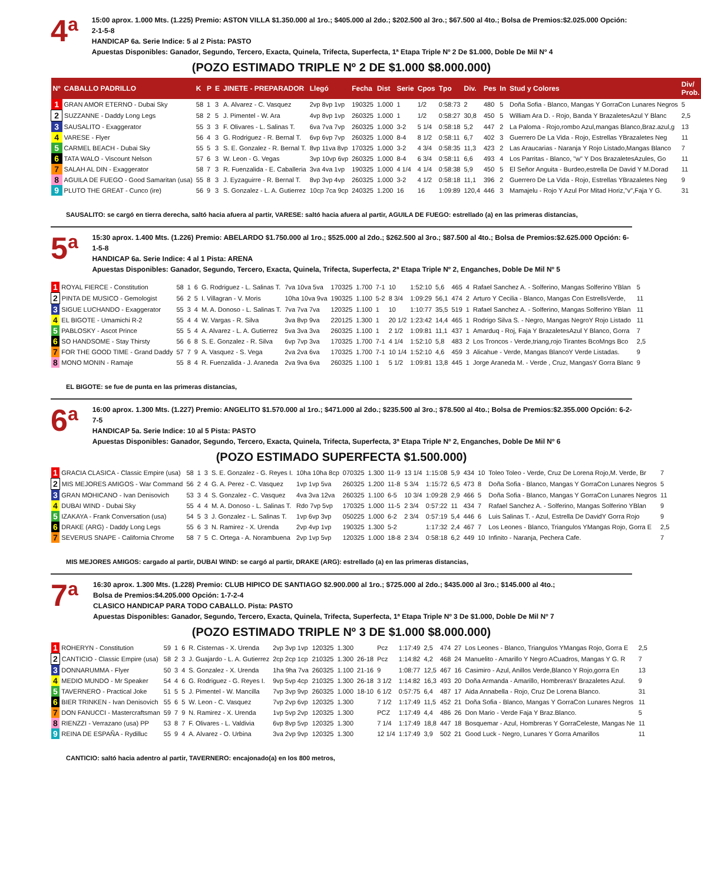4<sup>a</sup>
15:00 aprox. 1.000 Mts. (1.225) Premio: ASTON VILLA $1.350.000 al 1ro.; $405.000 al 2do.; $202.500 al 3ro.; $67.500 al 4to.; Bolsa de Premios:$2.025.000 Opción: 2-1-5-8
HANDICAP 6a. Serie Indice: 5 al 2 Pista: PASTO
Apuestas Disponibles: Ganador, Segundo, Tercero, Exacta, Quinela, Trifecta, Superfecta, 1ª Etapa Triple Nº 2 De $1.000, Doble De Mil Nº 4
(POZO ESTIMADO TRIPLE Nº 2 DE $1.000 $8.000.000)
| Nº | CABALLO PADRILLO | K | P | E | JINETE - PREPARADOR | Llegó | Fecha | Dist | Serie | Cpos | Tpo | Div. | Pes | In | Stud y Colores | Div/ Prob. |
| --- | --- | --- | --- | --- | --- | --- | --- | --- | --- | --- | --- | --- | --- | --- | --- | --- |
| 1 | GRAN AMOR ETERNO - Dubai Sky | 58 | 1 | 3 | A. Alvarez - C. Vasquez | 2vp 8vp 1vp | 190325 | 1.000 | 1 | 1/2 | 0:58:73 | 2 | 480 | 5 | Doña Sofia - Blanco, Mangas Y GorraCon Lunares Negros | 5 |
| 2 | SUZZANNE - Daddy Long Legs | 58 | 2 | 5 | J. Pimentel - W. Ara | 4vp 8vp 1vp | 260325 | 1.000 | 1 | 1/2 | 0:58:27 | 30,8 | 450 | 5 | William Ara D. - Rojo, Banda Y BrazaletesAzul Y Blanc | 2,5 |
| 3 | SAUSALITO - Exaggerator | 55 | 3 | 3 | F. Olivares - L. Salinas T. | 6va 7va 7vp | 260325 | 1.000 | 3-2 | 5 1/4 | 0:58:18 | 5,2 | 447 | 2 | La Paloma - Rojo,rombo Azul,mangas Blanco,Braz.azul,g | 13 |
| 4 | VARESE - Flyer | 56 | 4 | 3 | G. Rodriguez - R. Bernal T. | 6vp 6vp 7vp | 260325 | 1.000 | 8-4 | 8 1/2 | 0:58:11 | 6,7 | 402 | 3 | Guerrero De La Vida - Rojo, Estrellas YBrazaletes Neg | 11 |
| 5 | CARMEL BEACH - Dubai Sky | 55 | 5 | 3 | S. E. Gonzalez - R. Bernal T. | 8vp 11va 8vp | 170325 | 1.000 | 3-2 | 4 3/4 | 0:58:35 | 11,3 | 423 | 2 | Las Araucarias - Naranja Y Rojo Listado,Mangas Blanco | 7 |
| 6 | TATA WALO - Viscount Nelson | 57 | 6 | 3 | W. Leon - G. Vegas | 3vp 10vp 6vp | 260325 | 1.000 | 8-4 | 6 3/4 | 0:58:11 | 6,6 | 493 | 4 | Los Parritas - Blanco, "w" Y Dos BrazaletesAzules, Go | 11 |
| 7 | SALAH AL DIN - Exaggerator | 58 | 7 | 3 | R. Fuenzalida - E. Caballeria | 3va 4va 1vp | 190325 | 1.000 | 4 1/4 | 4 1/4 | 0:58:38 | 5,9 | 450 | 5 | El Señor Anguita - Burdeo,estrella De David Y M.Dorad | 11 |
| 8 | AGUILA DE FUEGO - Good Samaritan (usa) | 55 | 8 | 3 | J. Eyzaguirre - R. Bernal T. | 8vp 3vp 4vp | 260325 | 1.000 | 3-2 | 4 1/2 | 0:58:18 | 11,1 | 396 | 2 | Guerrero De La Vida - Rojo, Estrellas YBrazaletes Neg | 9 |
| 9 | PLUTO THE GREAT - Cunco (ire) | 56 | 9 | 3 | S. Gonzalez - L. A. Gutierrez | 10cp 7ca 9cp | 240325 | 1.200 | 16 | 16 | 1:09:89 | 120,4 | 446 | 3 | Mamajelu - Rojo Y Azul Por Mitad Horiz,"v",Faja Y G. | 31 |
SAUSALITO: se cargó en tierra derecha, saltó hacia afuera al partir, VARESE: saltó hacia afuera al partir, AGUILA DE FUEGO: estrellado (a) en las primeras distancias,
5<sup>a</sup>
15:30 aprox. 1.400 Mts. (1.226) Premio: ABELARDO $1.750.000 al 1ro.; $525.000 al 2do.; $262.500 al 3ro.; $87.500 al 4to.; Bolsa de Premios:$2.625.000 Opción: 6-1-5-8
HANDICAP 6a. Serie Indice: 4 al 1 Pista: ARENA
Apuestas Disponibles: Ganador, Segundo, Tercero, Exacta, Quinela, Trifecta, Superfecta, 2ª Etapa Triple Nº 2, Enganches, Doble De Mil Nº 5
| 1 | ROYAL FIERCE - Constitution | 58 | 1 | 6 | G. Rodriguez - L. Salinas T. | 7va 10va 5va | 170325 | 1.700 | 7-1 | 10 | 1:52:10 | 5,6 | 465 | 4 | Rafael Sanchez A. - Solferino, Mangas Solferino YBlan | 5 |
| 2 | PINTA DE MUSICO - Gemologist | 56 | 2 | 5 | I. Villagran - V. Moris | 10ha 10va 9va | 190325 | 1.100 | 5-2 | 8 3/4 | 1:09:29 | 56,1 | 474 | 2 | Arturo Y Cecilia - Blanco, Mangas Con EstrellsVerde, | 11 |
| 3 | SIGUE LUCHANDO - Exaggerator | 55 | 3 | 4 | M. A. Donoso - L. Salinas T. | 7va 7va 7va | 120325 | 1.100 | 1 | 10 | 1:10:77 | 35,5 | 519 | 1 | Rafael Sanchez A. - Solferino, Mangas Solferino YBlan | 11 |
| 4 | EL BIGOTE - Umamichi R-2 | 55 | 4 | 4 | W. Vargas - R. Silva | 3va 8vp 9va | 220125 | 1.300 | 1 | 20 1/2 | 1:23:42 | 14,4 | 465 | 1 | Rodrigo Silva S. - Negro, Mangas NegroY Rojo Listado | 11 |
| 5 | PABLOSKY - Ascot Prince | 55 | 5 | 4 | A. Alvarez - L. A. Gutierrez | 5va 3va 3va | 260325 | 1.100 | 1 | 2 1/2 | 1:09:81 | 11,1 | 437 | 1 | Amarduq - Roj, Faja Y BrazaletesAzul Y Blanco, Gorra | 7 |
| 6 | SO HANDSOME - Stay Thirsty | 56 | 6 | 8 | S. E. Gonzalez - R. Silva | 6vp 7vp 3va | 170325 | 1.700 | 7-1 | 4 1/4 | 1:52:10 | 5,8 | 483 | 2 | Los Troncos - Verde,triang,rojo Tirantes BcoMngs Bco | 2,5 |
| 7 | FOR THE GOOD TIME - Grand Daddy | 57 | 7 | 9 | A. Vasquez - S. Vega | 2va 2va 6va | 170325 | 1.700 | 7-1 | 10 1/4 | 1:52:10 | 4,6 | 459 | 3 | Alicahue - Verde, Mangas BlancoY Verde Listadas. | 9 |
| 8 | MONO MONIN - Ramaje | 55 | 8 | 4 | R. Fuenzalida - J. Araneda | 2va 9va 6va | 260325 | 1.100 | 1 | 5 1/2 | 1:09:81 | 13,8 | 445 | 1 | Jorge Araneda M. - Verde , Cruz, MangasY Gorra Blanc | 9 |
EL BIGOTE: se fue de punta en las primeras distancias,
6<sup>a</sup>
16:00 aprox. 1.300 Mts. (1.227) Premio: ANGELITO $1.570.000 al 1ro.; $471.000 al 2do.; $235.500 al 3ro.; $78.500 al 4to.; Bolsa de Premios:$2.355.000 Opción: 6-2-7-5
HANDICAP 5a. Serie Indice: 10 al 5 Pista: PASTO
Apuestas Disponibles: Ganador, Segundo, Tercero, Exacta, Quinela, Trifecta, Superfecta, 3ª Etapa Triple Nº 2, Enganches, Doble De Mil Nº 6
(POZO ESTIMADO SUPERFECTA $1.500.000)
| 1 | GRACIA CLASICA - Classic Empire (usa) | 58 | 1 | 3 | S. E. Gonzalez - G. Reyes I. | 10ha 10ha 8cp | 070325 | 1.300 | 11-9 | 13 1/4 | 1:15:08 | 5,9 | 434 | 10 | Toleo Toleo - Verde, Cruz De Lorena Rojo,M. Verde, Br | 7 |
| 2 | MIS MEJORES AMIGOS - War Command | 56 | 2 | 4 | G. A. Perez - C. Vasquez | 1vp 1vp 5va | 260325 | 1.200 | 11-8 | 5 3/4 | 1:15:72 | 6,5 | 473 | 8 | Doña Sofia - Blanco, Mangas Y GorraCon Lunares Negros | 5 |
| 3 | GRAN MOHICANO - Ivan Denisovich | 53 | 3 | 4 | S. Gonzalez - C. Vasquez | 4va 3va 12va | 260325 | 1.100 | 6-5 | 10 3/4 | 1:09:28 | 2,9 | 466 | 5 | Doña Sofia - Blanco, Mangas Y GorraCon Lunares Negros | 11 |
| 4 | DUBAI WIND - Dubai Sky | 55 | 4 | 4 | M. A. Donoso - L. Salinas T. | Rdo 7vp 5vp | 170325 | 1.000 | 11-5 | 2 3/4 | 0:57:22 | 11 | 434 | 7 | Rafael Sanchez A. - Solferino, Mangas Solferino YBlan | 9 |
| 5 | IZAKAYA - Frank Conversation (usa) | 54 | 5 | 3 | J. Gonzalez - L. Salinas T. | 1vp 6vp 3vp | 050225 | 1.000 | 6-2 | 2 3/4 | 0:57:19 | 5,4 | 446 | 6 | Luis Salinas T. - Azul, Estrella De DavidY Gorra Rojo | 9 |
| 6 | DRAKE (ARG) - Daddy Long Legs | 55 | 6 | 3 | N. Ramirez - X. Urenda | 2vp 4vp 1vp | 190325 | 1.300 | 5-2 | | 1:17:32 | 2,4 | 467 | 7 | Los Leones - Blanco, Triangulos YMangas Rojo, Gorra E | 2,5 |
| 7 | SEVERUS SNAPE - California Chrome | 58 | 7 | 5 | C. Ortega - A. Norambuena | 2vp 1vp 5vp | 120325 | 1.000 | 18-8 | 2 3/4 | 0:58:18 | 6,2 | 449 | 10 | Infinito - Naranja, Pechera Cafe. | 7 |
MIS MEJORES AMIGOS: cargado al partir, DUBAI WIND: se cargó al partir, DRAKE (ARG): estrellado (a) en las primeras distancias,
7<sup>a</sup>
16:30 aprox. 1.300 Mts. (1.228) Premio: CLUB HIPICO DE SANTIAGO $2.900.000 al 1ro.; $725.000 al 2do.; $435.000 al 3ro.; $145.000 al 4to.;
Bolsa de Premios:$4.205.000 Opción: 1-7-2-4
CLASICO HANDICAP PARA TODO CABALLO. Pista: PASTO
Apuestas Disponibles: Ganador, Segundo, Tercero, Exacta, Quinela, Trifecta, Superfecta, 1ª Etapa Triple Nº 3 De $1.000, Doble De Mil Nº 7
(POZO ESTIMADO TRIPLE Nº 3 DE $1.000 $8.000.000)
| 1 | ROHERYN - Constitution | 59 | 1 | 6 | R. Cisternas - X. Urenda | 2vp 3vp 1vp | 120325 | 1.300 | | Pcz | 1:17:49 | 2,5 | 474 | 27 | Los Leones - Blanco, Triangulos YMangas Rojo, Gorra E | 2,5 |
| 2 | CANTICIO - Classic Empire (usa) | 58 | 2 | 3 | J. Guajardo - L. A. Gutierrez | 2cp 2cp 1cp | 210325 | 1.300 | 26-18 | Pcz | 1:14:82 | 4,2 | 468 | 24 | Manuelito - Amarillo Y Negro ACuadros, Mangas Y G. R | 7 |
| 3 | DONNARUMMA - Flyer | 50 | 3 | 4 | S. Gonzalez - X. Urenda | 1ha 9ha 7va | 260325 | 1.100 | 21-16 | 9 | 1:08:77 | 12,5 | 467 | 16 | Casimiro - Azul, Anillos Verde,Blanco Y Rojo,gorra En | 13 |
| 4 | MEDIO MUNDO - Mr Speaker | 54 | 4 | 6 | G. Rodriguez - G. Reyes I. | 9vp 5vp 4cp | 210325 | 1.300 | 26-18 | 3 1/2 | 1:14:82 | 16,3 | 493 | 20 | Doña Armanda - Amarillo, HombrerasY Brazaletes Azul. | 9 |
| 5 | TAVERNERO - Practical Joke | 51 | 5 | 5 | J. Pimentel - W. Mancilla | 7vp 3vp 9vp | 260325 | 1.000 | 18-10 | 6 1/2 | 0:57:75 | 6,4 | 487 | 17 | Aida Annabella - Rojo, Cruz De Lorena Blanco. | 31 |
| 6 | BIER TRINKEN - Ivan Denisovich | 55 | 6 | 5 | W. Leon - C. Vasquez | 7vp 2vp 6vp | 120325 | 1.300 | | 7 1/2 | 1:17:49 | 11,5 | 452 | 21 | Doña Sofia - Blanco, Mangas Y GorraCon Lunares Negros | 11 |
| 7 | DON FANUCCI - Mastercraftsman | 59 | 7 | 9 | N. Ramirez - X. Urenda | 1vp 5vp 2vp | 120325 | 1.300 | | PCZ | 1:17:49 | 4,4 | 486 | 26 | Don Mario - Verde Faja Y Braz.Blanco. | 5 |
| 8 | RIENZZI - Verrazano (usa) PP | 53 | 8 | 7 | F. Olivares - L. Valdivia | 6vp 8vp 5vp | 120325 | 1.300 | | 7 1/4 | 1:17:49 | 18,8 | 447 | 18 | Bosquemar - Azul, Hombreras Y GorraCeleste, Mangas Ne | 11 |
| 9 | REINA DE ESPAÑA - Rydilluc | 55 | 9 | 4 | A. Alvarez - O. Urbina | 3va 2vp 9vp | 120325 | 1.300 | | 12 1/4 | 1:17:49 | 3,9 | 502 | 21 | Good Luck - Negro, Lunares Y Gorra Amarillos | 11 |
CANTICIO: saltó hacia adentro al partir, TAVERNERO: encajonado(a) en los 800 metros,